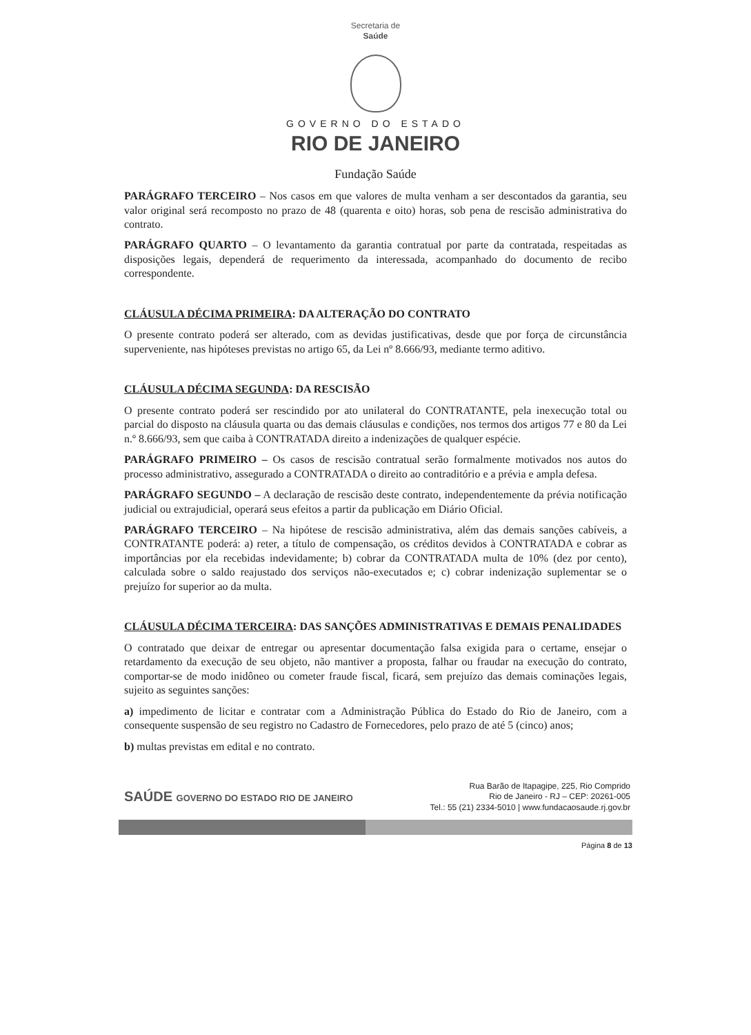Secretaria de
Saúde
GOVERNO DO ESTADO
RIO DE JANEIRO
Fundação Saúde
PARÁGRAFO TERCEIRO – Nos casos em que valores de multa venham a ser descontados da garantia, seu valor original será recomposto no prazo de 48 (quarenta e oito) horas, sob pena de rescisão administrativa do contrato.
PARÁGRAFO QUARTO – O levantamento da garantia contratual por parte da contratada, respeitadas as disposições legais, dependerá de requerimento da interessada, acompanhado do documento de recibo correspondente.
CLÁUSULA DÉCIMA PRIMEIRA: DA ALTERAÇÃO DO CONTRATO
O presente contrato poderá ser alterado, com as devidas justificativas, desde que por força de circunstância superveniente, nas hipóteses previstas no artigo 65, da Lei nº 8.666/93, mediante termo aditivo.
CLÁUSULA DÉCIMA SEGUNDA: DA RESCISÃO
O presente contrato poderá ser rescindido por ato unilateral do CONTRATANTE, pela inexecução total ou parcial do disposto na cláusula quarta ou das demais cláusulas e condições, nos termos dos artigos 77 e 80 da Lei n.º 8.666/93, sem que caiba à CONTRATADA direito a indenizações de qualquer espécie.
PARÁGRAFO PRIMEIRO – Os casos de rescisão contratual serão formalmente motivados nos autos do processo administrativo, assegurado a CONTRATADA o direito ao contraditório e a prévia e ampla defesa.
PARÁGRAFO SEGUNDO – A declaração de rescisão deste contrato, independentemente da prévia notificação judicial ou extrajudicial, operará seus efeitos a partir da publicação em Diário Oficial.
PARÁGRAFO TERCEIRO – Na hipótese de rescisão administrativa, além das demais sanções cabíveis, a CONTRATANTE poderá: a) reter, a título de compensação, os créditos devidos à CONTRATADA e cobrar as importâncias por ela recebidas indevidamente; b) cobrar da CONTRATADA multa de 10% (dez por cento), calculada sobre o saldo reajustado dos serviços não-executados e; c) cobrar indenização suplementar se o prejuízo for superior ao da multa.
CLÁUSULA DÉCIMA TERCEIRA: DAS SANÇÕES ADMINISTRATIVAS E DEMAIS PENALIDADES
O contratado que deixar de entregar ou apresentar documentação falsa exigida para o certame, ensejar o retardamento da execução de seu objeto, não mantiver a proposta, falhar ou fraudar na execução do contrato, comportar-se de modo inidôneo ou cometer fraude fiscal, ficará, sem prejuízo das demais cominações legais, sujeito as seguintes sanções:
a) impedimento de licitar e contratar com a Administração Pública do Estado do Rio de Janeiro, com a consequente suspensão de seu registro no Cadastro de Fornecedores, pelo prazo de até 5 (cinco) anos;
b) multas previstas em edital e no contrato.
SAÚDE GOVERNO DO ESTADO RIO DE JANEIRO
Rua Barão de Itapagipe, 225, Rio Comprido
Rio de Janeiro - RJ – CEP: 20261-005
Tel.: 55 (21) 2334-5010 | www.fundacaosaude.rj.gov.br
Página 8 de 13